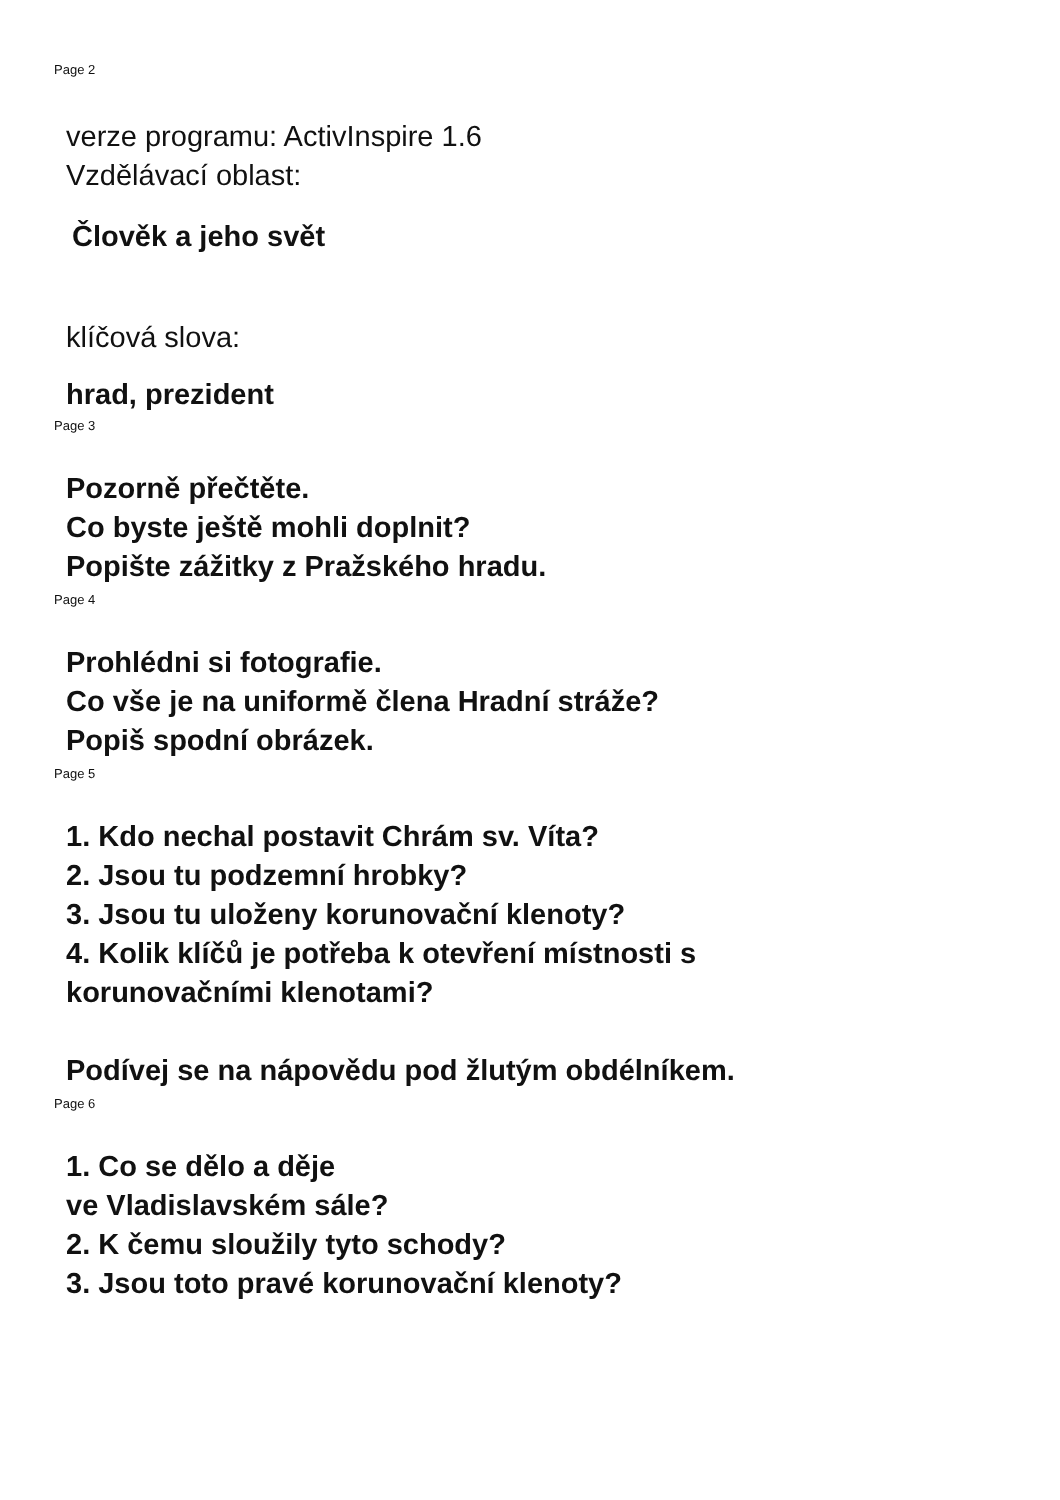Page 2
verze programu: ActivInspire 1.6
Vzdělávací oblast:
Člověk a jeho svět
klíčová slova:
hrad, prezident
Page 3
Pozorně přečtěte.
Co byste ještě mohli doplnit?
Popište zážitky z Pražského hradu.
Page 4
Prohlédni si fotografie.
Co vše je na uniformě člena Hradní stráže?
Popiš spodní obrázek.
Page 5
1. Kdo nechal postavit Chrám sv. Víta?
2. Jsou tu podzemní hrobky?
3. Jsou tu uloženy korunovační klenoty?
4. Kolik klíčů je potřeba k otevření místnosti s
korunovačními klenotami?
Podívej se na nápovědu pod žlutým obdélníkem.
Page 6
1. Co se dělo a děje
ve Vladislavském sále?
2. K čemu sloužily tyto schody?
3. Jsou toto pravé korunovační klenoty?